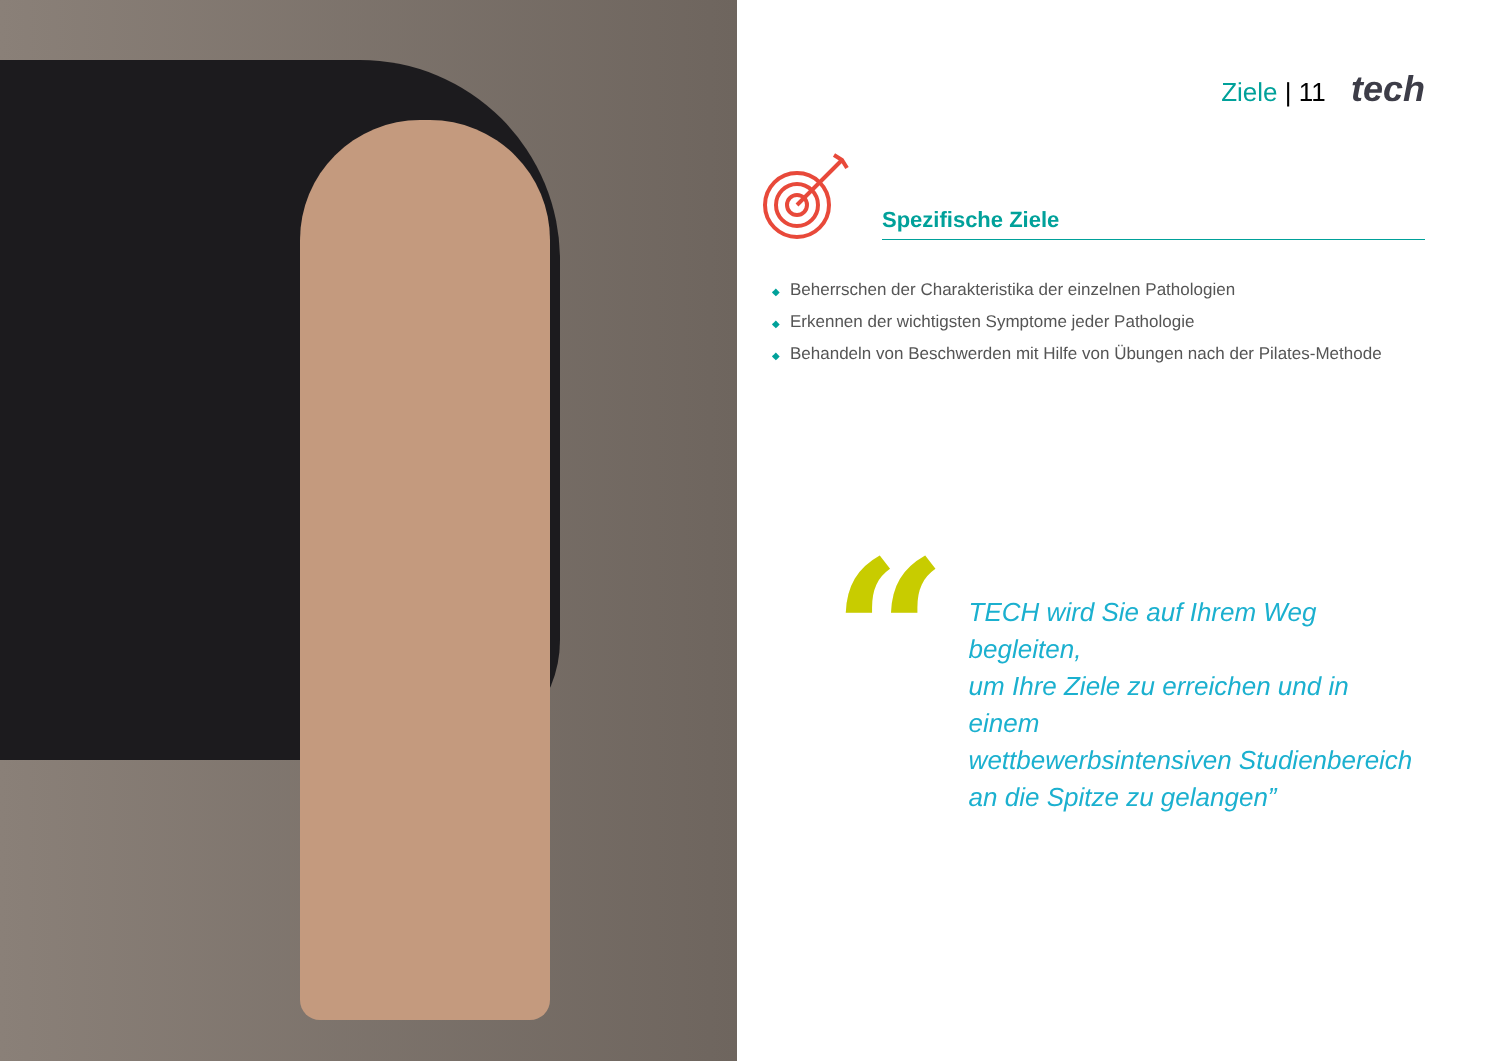Ziele | 11 tech
Spezifische Ziele
◆ Beherrschen der Charakteristika der einzelnen Pathologien
◆ Erkennen der wichtigsten Symptome jeder Pathologie
◆ Behandeln von Beschwerden mit Hilfe von Übungen nach der Pilates-Methode
“
TECH wird Sie auf Ihrem Weg begleiten,
um Ihre Ziele zu erreichen und in einem
wettbewerbsintensiven Studienbereich
an die Spitze zu gelangen”